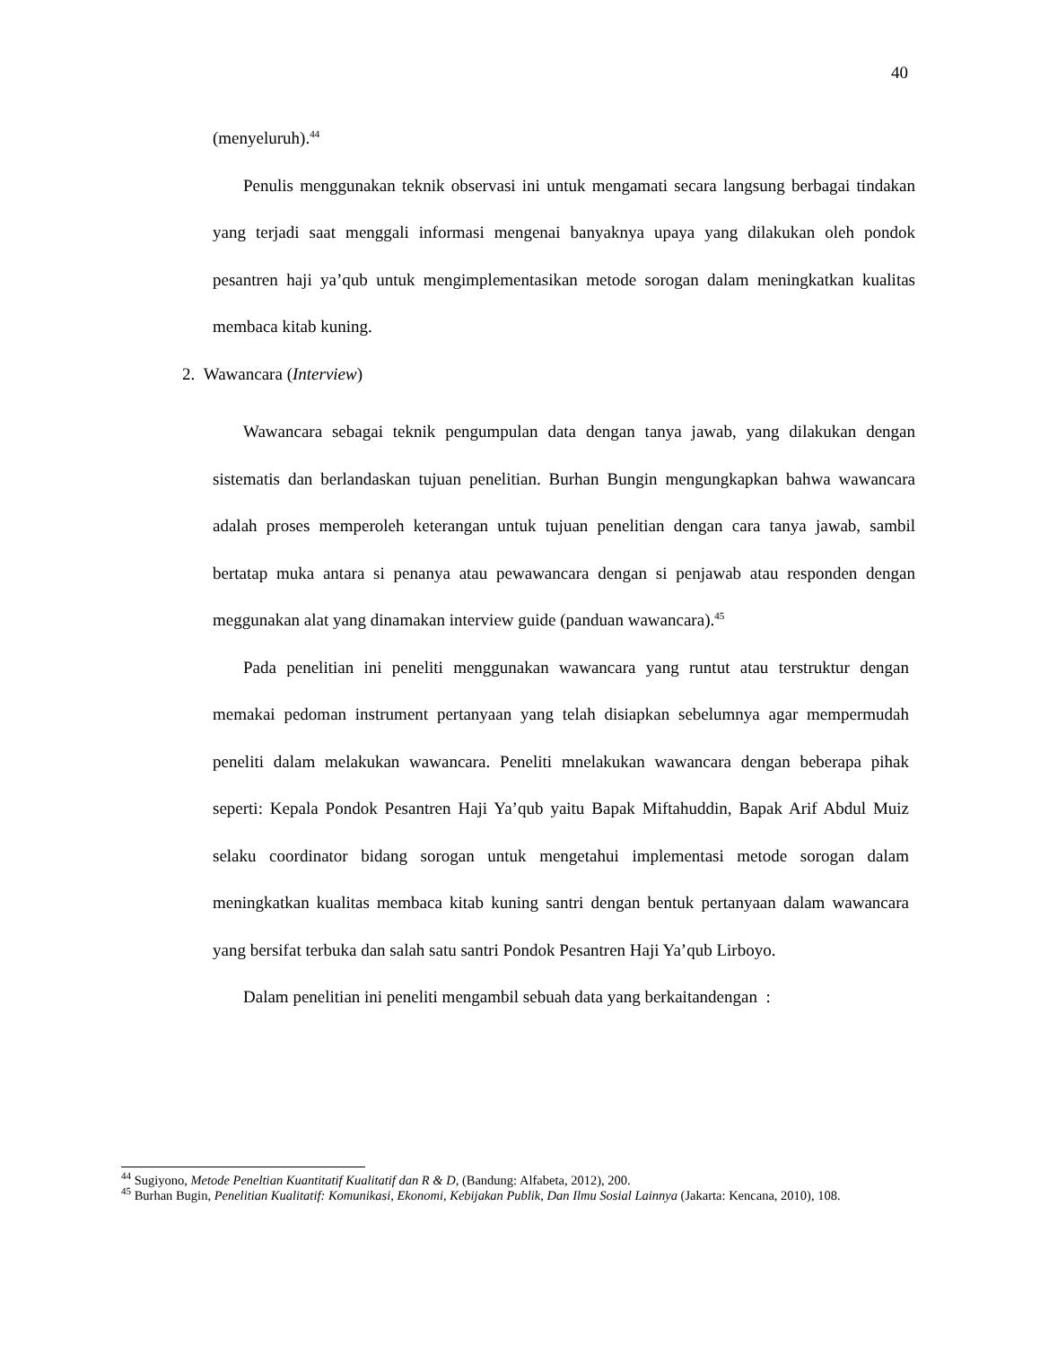40
(menyeluruh).<sup>44</sup>
Penulis menggunakan teknik observasi ini untuk mengamati secara langsung berbagai tindakan yang terjadi saat menggali informasi mengenai banyaknya upaya yang dilakukan oleh pondok pesantren haji ya’qub untuk mengimplementasikan metode sorogan dalam meningkatkan kualitas membaca kitab kuning.
2. Wawancara (Interview)
Wawancara sebagai teknik pengumpulan data dengan tanya jawab, yang dilakukan dengan sistematis dan berlandaskan tujuan penelitian. Burhan Bungin mengungkapkan bahwa wawancara adalah proses memperoleh keterangan untuk tujuan penelitian dengan cara tanya jawab, sambil bertatap muka antara si penanya atau pewawancara dengan si penjawab atau responden dengan meggunakan alat yang dinamakan interview guide (panduan wawancara).<sup>45</sup>
Pada penelitian ini peneliti menggunakan wawancara yang runtut atau terstruktur dengan memakai pedoman instrument pertanyaan yang telah disiapkan sebelumnya agar mempermudah peneliti dalam melakukan wawancara. Peneliti mnelakukan wawancara dengan beberapa pihak seperti: Kepala Pondok Pesantren Haji Ya’qub yaitu Bapak Miftahuddin, Bapak Arif Abdul Muiz selaku coordinator bidang sorogan untuk mengetahui implementasi metode sorogan dalam meningkatkan kualitas membaca kitab kuning santri dengan bentuk pertanyaan dalam wawancara yang bersifat terbuka dan salah satu santri Pondok Pesantren Haji Ya’qub Lirboyo.
Dalam penelitian ini peneliti mengambil sebuah data yang berkaitandengan :
<sup>44</sup> Sugiyono, Metode Peneltian Kuantitatif Kualitatif dan R & D, (Bandung: Alfabeta, 2012), 200.
<sup>45</sup> Burhan Bugin, Penelitian Kualitatif: Komunikasi, Ekonomi, Kebijakan Publik, Dan Ilmu Sosial Lainnya (Jakarta: Kencana, 2010), 108.